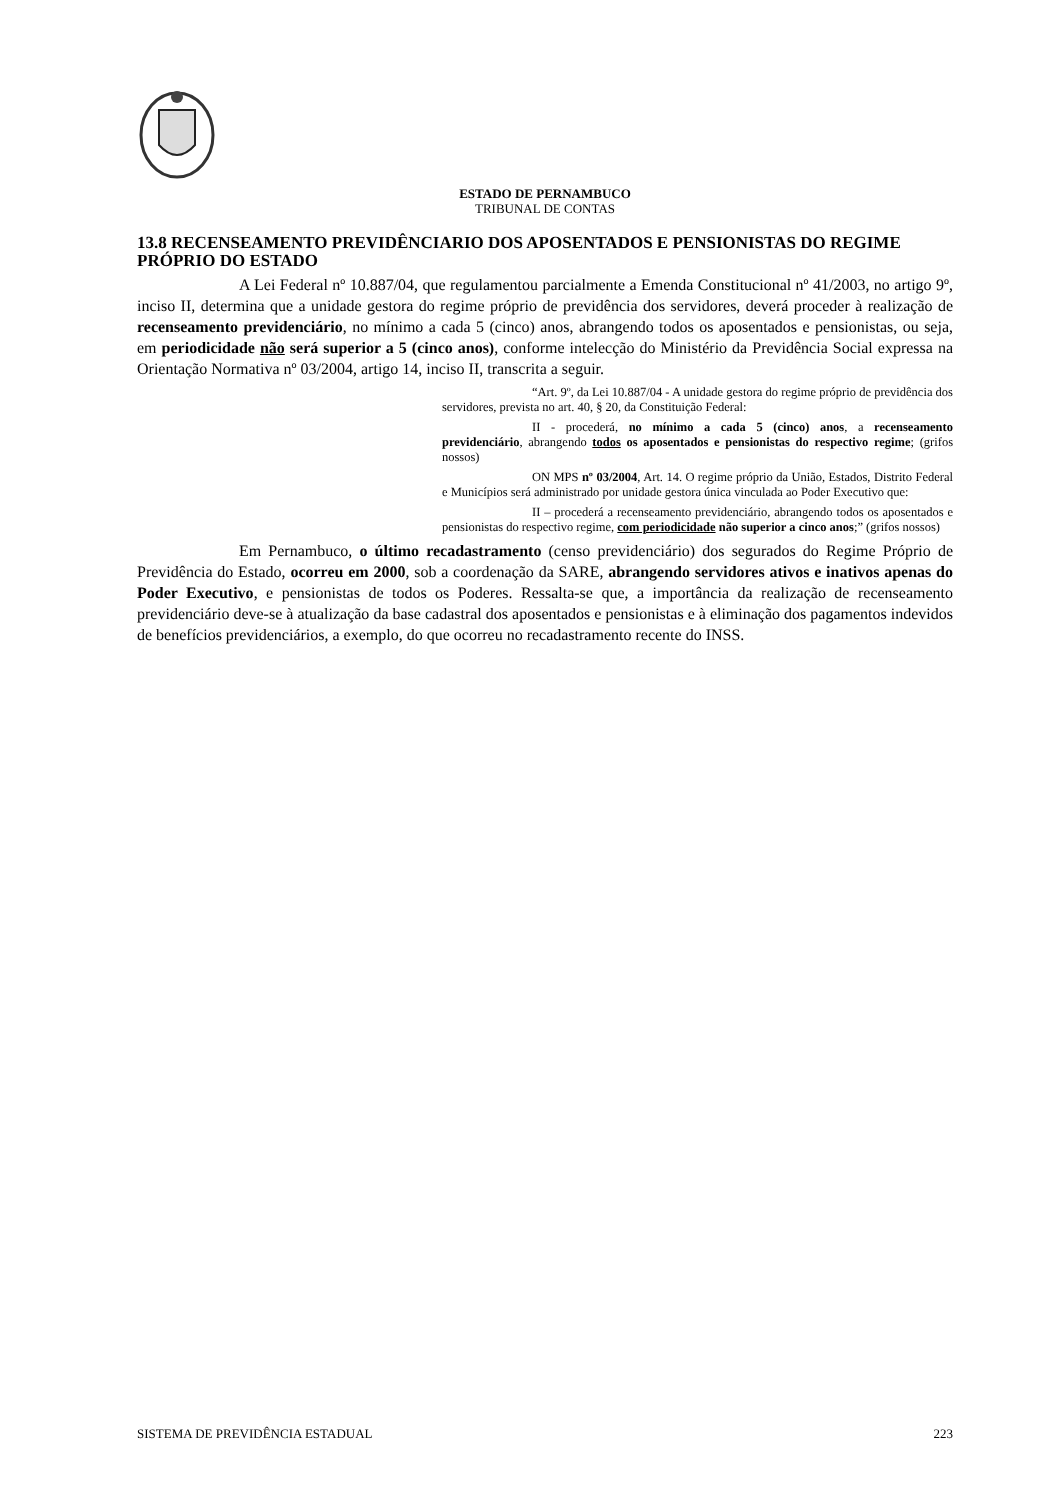ESTADO DE PERNAMBUCO
TRIBUNAL DE CONTAS
13.8 RECENSEAMENTO PREVIDÊNCIARIO DOS APOSENTADOS E PENSIONISTAS DO REGIME PRÓPRIO DO ESTADO
A Lei Federal nº 10.887/04, que regulamentou parcialmente a Emenda Constitucional nº 41/2003, no artigo 9º, inciso II, determina que a unidade gestora do regime próprio de previdência dos servidores, deverá proceder à realização de recenseamento previdenciário, no mínimo a cada 5 (cinco) anos, abrangendo todos os aposentados e pensionistas, ou seja, em periodicidade não será superior a 5 (cinco anos), conforme intelecção do Ministério da Previdência Social expressa na Orientação Normativa nº 03/2004, artigo 14, inciso II, transcrita a seguir.
“Art. 9º, da Lei 10.887/04 - A unidade gestora do regime próprio de previdência dos servidores, prevista no art. 40, § 20, da Constituição Federal:
II - procederá, no mínimo a cada 5 (cinco) anos, a recenseamento previdenciário, abrangendo todos os aposentados e pensionistas do respectivo regime; (grifos nossos)
ON MPS nº 03/2004, Art. 14. O regime próprio da União, Estados, Distrito Federal e Municípios será administrado por unidade gestora única vinculada ao Poder Executivo que:
II – procederá a recenseamento previdenciário, abrangendo todos os aposentados e pensionistas do respectivo regime, com periodicidade não superior a cinco anos;” (grifos nossos)
Em Pernambuco, o último recadastramento (censo previdenciário) dos segurados do Regime Próprio de Previdência do Estado, ocorreu em 2000, sob a coordenação da SARE, abrangendo servidores ativos e inativos apenas do Poder Executivo, e pensionistas de todos os Poderes. Ressalta-se que, a importância da realização de recenseamento previdenciário deve-se à atualização da base cadastral dos aposentados e pensionistas e à eliminação dos pagamentos indevidos de benefícios previdenciários, a exemplo, do que ocorreu no recadastramento recente do INSS.
SISTEMA DE PREVIDÊNCIA ESTADUAL 223